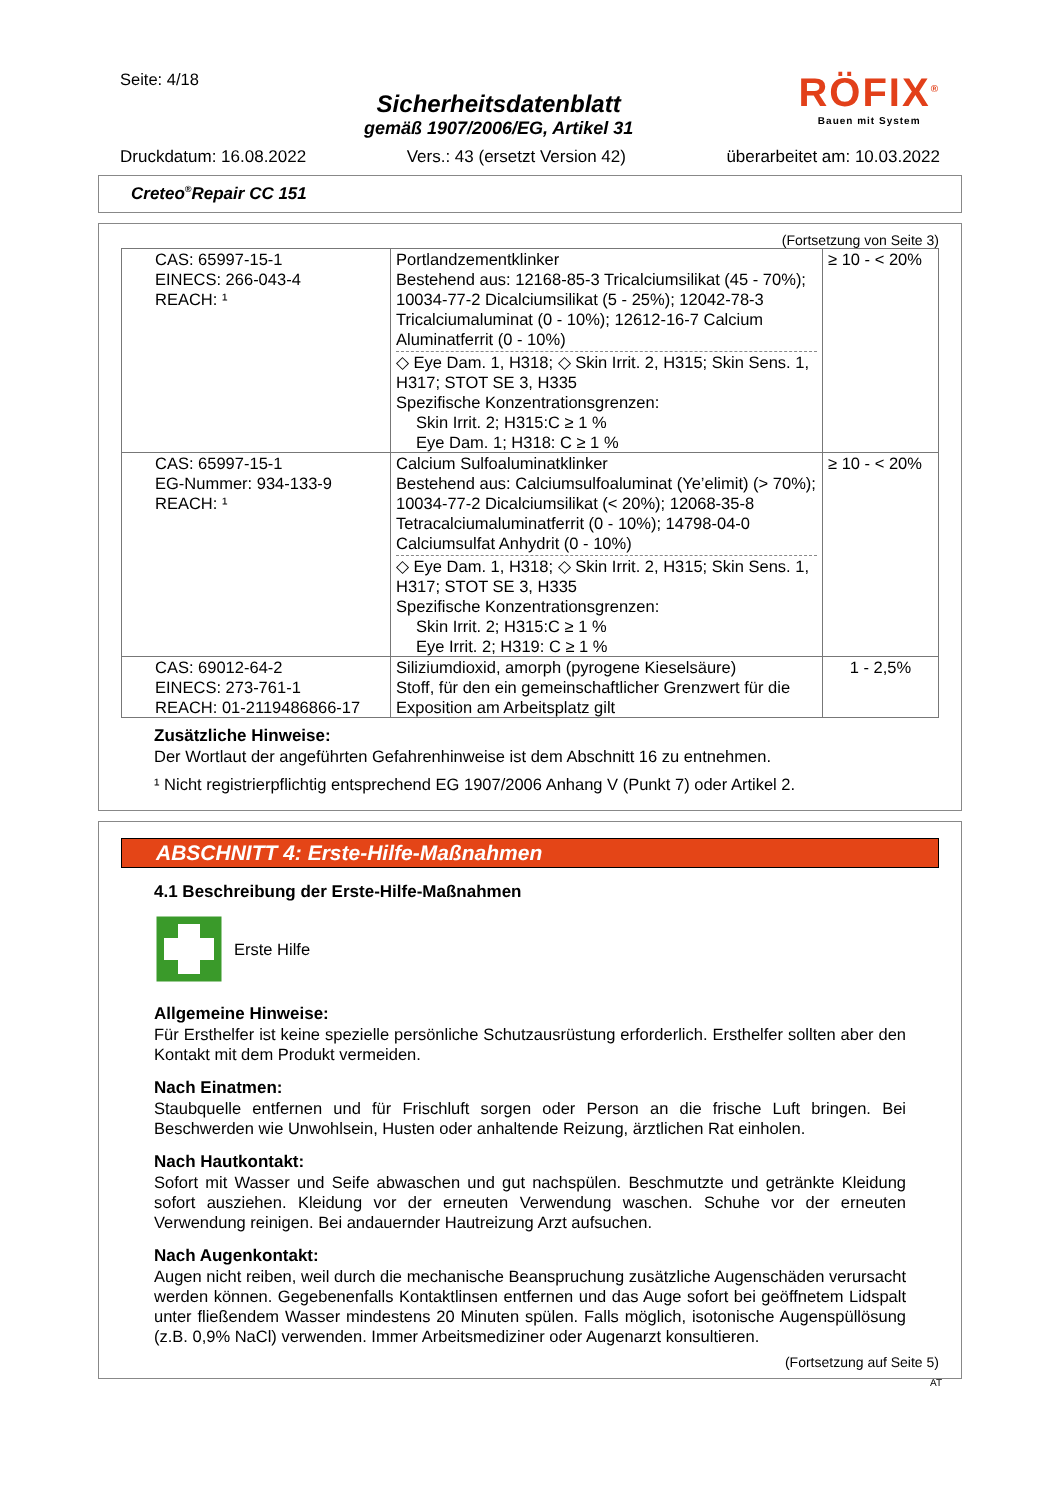Seite: 4/18
Sicherheitsdatenblatt
gemäß 1907/2006/EG, Artikel 31
RÖFIX<sup>®</sup>
Bauen mit System
Druckdatum: 16.08.2022 Vers.: 43 (ersetzt Version 42) überarbeitet am: 10.03.2022
Creteo<sup>®</sup>Repair CC 151
(Fortsetzung von Seite 3)
| CAS: 65997-15-1 EINECS: 266-043-4 REACH: ¹ | Portlandzementklinker Bestehend aus: 12168-85-3 Tricalciumsilikat (45 - 70%); 10034-77-2 Dicalciumsilikat (5 - 25%); 12042-78-3 Tricalciumaluminat (0 - 10%); 12612-16-7 Calcium Aluminatferrit (0 - 10%) ◇ Eye Dam. 1, H318; ◇ Skin Irrit. 2, H315; Skin Sens. 1, H317; STOT SE 3, H335 Spezifische Konzentrationsgrenzen: Skin Irrit. 2; H315:C ≥ 1 % Eye Dam. 1; H318: C ≥ 1 % | ≥ 10 - < 20% |
| CAS: 65997-15-1 EG-Nummer: 934-133-9 REACH: ¹ | Calcium Sulfoaluminatklinker Bestehend aus: Calciumsulfoaluminat (Ye’elimit) (> 70%); 10034-77-2 Dicalciumsilikat (< 20%); 12068-35-8 Tetracalciumaluminatferrit (0 - 10%); 14798-04-0 Calciumsulfat Anhydrit (0 - 10%) ◇ Eye Dam. 1, H318; ◇ Skin Irrit. 2, H315; Skin Sens. 1, H317; STOT SE 3, H335 Spezifische Konzentrationsgrenzen: Skin Irrit. 2; H315:C ≥ 1 % Eye Irrit. 2; H319: C ≥ 1 % | ≥ 10 - < 20% |
| CAS: 69012-64-2 EINECS: 273-761-1 REACH: 01-2119486866-17 | Siliziumdioxid, amorph (pyrogene Kieselsäure) Stoff, für den ein gemeinschaftlicher Grenzwert für die Exposition am Arbeitsplatz gilt | 1 - 2,5% |
Zusätzliche Hinweise:
Der Wortlaut der angeführten Gefahrenhinweise ist dem Abschnitt 16 zu entnehmen.
¹ Nicht registrierpflichtig entsprechend EG 1907/2006 Anhang V (Punkt 7) oder Artikel 2.
ABSCHNITT 4: Erste-Hilfe-Maßnahmen
4.1 Beschreibung der Erste-Hilfe-Maßnahmen
Erste Hilfe
Allgemeine Hinweise:
Für Ersthelfer ist keine spezielle persönliche Schutzausrüstung erforderlich. Ersthelfer sollten aber den Kontakt mit dem Produkt vermeiden.
Nach Einatmen:
Staubquelle entfernen und für Frischluft sorgen oder Person an die frische Luft bringen. Bei Beschwerden wie Unwohlsein, Husten oder anhaltende Reizung, ärztlichen Rat einholen.
Nach Hautkontakt:
Sofort mit Wasser und Seife abwaschen und gut nachspülen. Beschmutzte und getränkte Kleidung sofort ausziehen. Kleidung vor der erneuten Verwendung waschen. Schuhe vor der erneuten Verwendung reinigen. Bei andauernder Hautreizung Arzt aufsuchen.
Nach Augenkontakt:
Augen nicht reiben, weil durch die mechanische Beanspruchung zusätzliche Augenschäden verursacht werden können. Gegebenenfalls Kontaktlinsen entfernen und das Auge sofort bei geöffnetem Lidspalt unter fließendem Wasser mindestens 20 Minuten spülen. Falls möglich, isotonische Augenspüllösung (z.B. 0,9% NaCl) verwenden. Immer Arbeitsmediziner oder Augenarzt konsultieren.
(Fortsetzung auf Seite 5)
AT